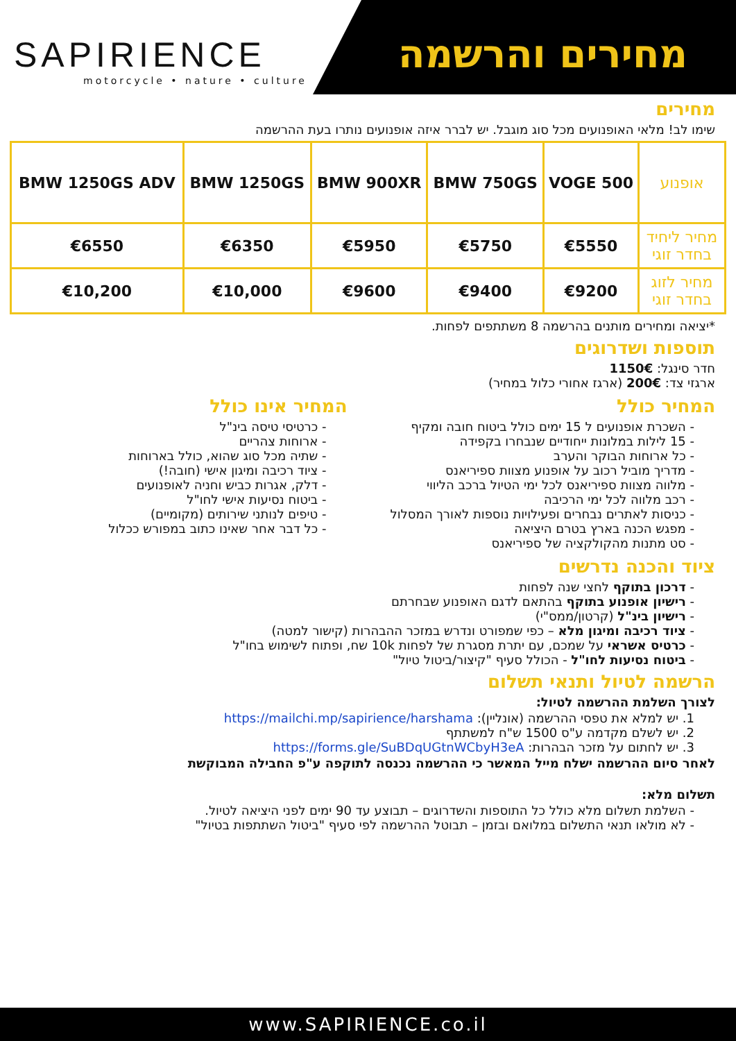SAPIRIENCE
motorcycle • nature • culture
מחירים והרשמה
מחירים
שימו לב! מלאי האופנועים מכל סוג מוגבל. יש לברר איזה אופנועים נותרו בעת ההרשמה
| אופנוע | VOGE 500 | BMW 750GS | BMW 900XR | BMW 1250GS | BMW 1250GS ADV |
| --- | --- | --- | --- | --- | --- |
| מחיר ליחיד בחדר זוגי | €5550 | €5750 | €5950 | €6350 | €6550 |
| מחיר לזוג בחדר זוגי | €9200 | €9400 | €9600 | €10,000 | €10,200 |
*יציאה ומחירים מותנים בהרשמה 8 משתתפים לפחות.
תוספות ושדרוגים
חדר סינגל: 1150€
ארגזי צד: 200€ (ארגז אחורי כלול במחיר)
המחיר כולל
- השכרת אופנועים ל 15 ימים כולל ביטוח חובה ומקיף
- 15 לילות במלונות ייחודיים שנבחרו בקפידה
- כל ארוחות הבוקר והערב
- מדריך מוביל רכוב על אופנוע מצוות ספיריאנס
- מלווה מצוות ספיריאנס לכל ימי הטיול ברכב הליווי
- רכב מלווה לכל ימי הרכיבה
- כניסות לאתרים נבחרים ופעילויות נוספות לאורך המסלול
- מפגש הכנה בארץ בטרם היציאה
- סט מתנות מהקולקציה של ספיריאנס
המחיר אינו כולל
- כרטיסי טיסה בינ"ל
- ארוחות צהריים
- שתיה מכל סוג שהוא, כולל בארוחות
- ציוד רכיבה ומיגון אישי (חובה!)
- דלק, אגרות כביש וחניה לאופנועים
- ביטוח נסיעות אישי לחו"ל
- טיפים לנותני שירותים (מקומיים)
- כל דבר אחר שאינו כתוב במפורש ככלול
ציוד והכנה נדרשים
- דרכון בתוקף לחצי שנה לפחות
- רישיון אופנוע בתוקף בהתאם לדגם האופנוע שבחרתם
- רישיון בינ"ל (קרטון/ממס"י)
- ציוד רכיבה ומיגון מלא – כפי שמפורט ונדרש במזכר ההבהרות (קישור למטה)
- כרטיס אשראי על שמכם, עם יתרת מסגרת של לפחות 10k שח, ופתוח לשימוש בחו"ל
- ביטוח נסיעות לחו"ל - הכולל סעיף "קיצור/ביטול טיול"
הרשמה לטיול ותנאי תשלום
לצורך השלמת ההרשמה לטיול:
1. יש למלא את טפסי ההרשמה (אונליין): https://mailchi.mp/sapirience/harshama
2. יש לשלם מקדמה ע"ס 1500 ש"ח למשתתף
3. יש לחתום על מזכר הבהרות: https://forms.gle/SuBDqUGtnWCbyH3eA
לאחר סיום ההרשמה ישלח מייל המאשר כי ההרשמה נכנסה לתוקפה ע"פ החבילה המבוקשת
תשלום מלא:
- השלמת תשלום מלא כולל כל התוספות והשדרוגים – תבוצע עד 90 ימים לפני היציאה לטיול.
- לא מולאו תנאי התשלום במלואם ובזמן – תבוטל ההרשמה לפי סעיף "ביטול השתתפות בטיול"
www.SAPIRIENCE.co.il